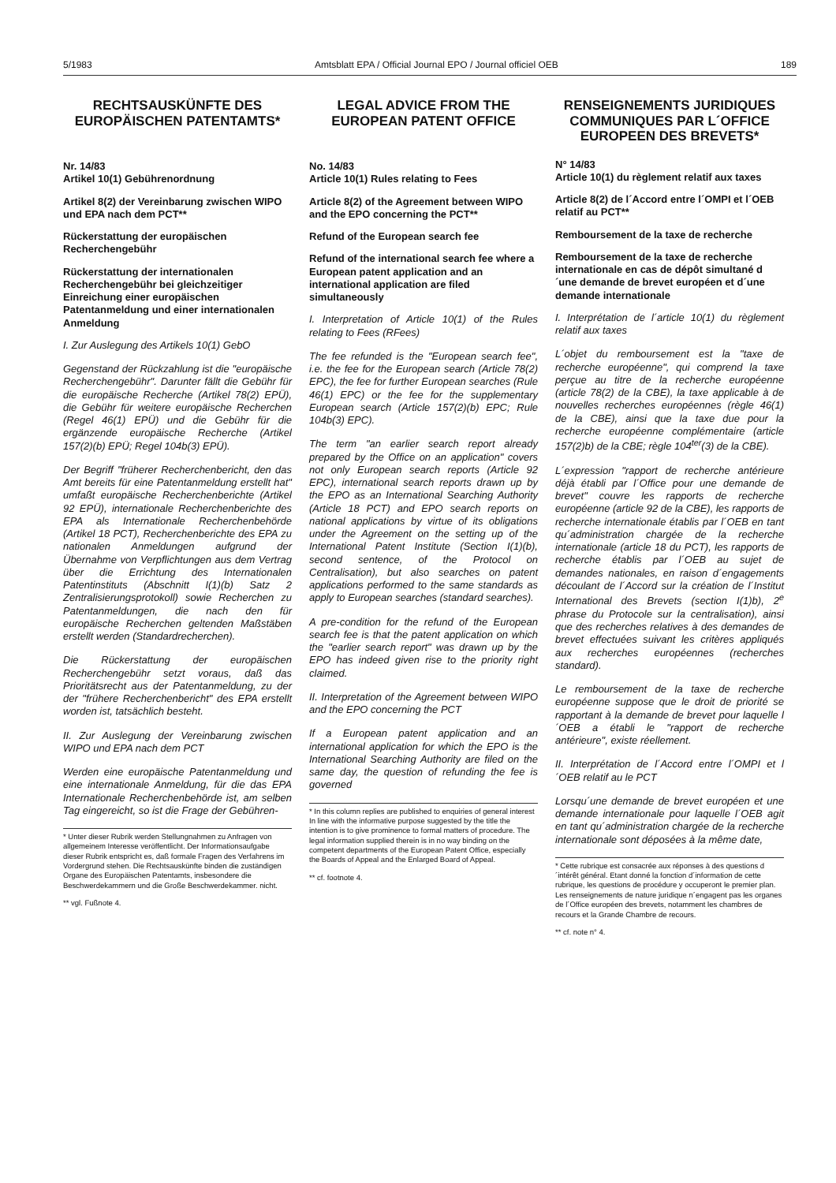5/1983 Amtsblatt EPA / Official Journal EPO / Journal officiel OEB 189
RECHTSAUSKÜNFTE DES EUROPÄISCHEN PATENTAMTS*
Nr. 14/83
Artikel 10(1) Gebührenordnung
Artikel 8(2) der Vereinbarung zwischen WIPO und EPA nach dem PCT**
Rückerstattung der europäischen Recherchengebühr
Rückerstattung der internationalen Recherchengebühr bei gleichzeitiger Einreichung einer europäischen Patentanmeldung und einer internationalen Anmeldung
I. Zur Auslegung des Artikels 10(1) GebO
Gegenstand der Rückzahlung ist die "europäische Recherchengebühr". Darunter fällt die Gebühr für die europäische Recherche (Artikel 78(2) EPÜ), die Gebühr für weitere europäische Recherchen (Regel 46(1) EPÜ) und die Gebühr für die ergänzende europäische Recherche (Artikel 157(2)(b) EPÜ; Regel 104b(3) EPÜ).
Der Begriff "früherer Recherchenbericht, den das Amt bereits für eine Patentanmeldung erstellt hat" umfaßt europäische Recherchenberichte (Artikel 92 EPÜ), internationale Recherchenberichte des EPA als Internationale Recherchenbehörde (Artikel 18 PCT), Recherchenberichte des EPA zu nationalen Anmeldungen aufgrund der Übernahme von Verpflichtungen aus dem Vertrag über die Errichtung des Internationalen Patentinstituts (Abschnitt I(1)(b) Satz 2 Zentralisierungsprotokoll) sowie Recherchen zu Patentanmeldungen, die nach den für europäische Recherchen geltenden Maßstäben erstellt werden (Standardrecherchen).
Die Rückerstattung der europäischen Recherchengebühr setzt voraus, daß das Prioritätsrecht aus der Patentanmeldung, zu der der "frühere Recherchenbericht" des EPA erstellt worden ist, tatsächlich besteht.
II. Zur Auslegung der Vereinbarung zwischen WIPO und EPA nach dem PCT
Werden eine europäische Patentanmeldung und eine internationale Anmeldung, für die das EPA Internationale Recherchenbehörde ist, am selben Tag eingereicht, so ist die Frage der Gebühren-
* Unter dieser Rubrik werden Stellungnahmen zu Anfragen von allgemeinem Interesse veröffentlicht. Der Informationsaufgabe dieser Rubrik entspricht es, daß formale Fragen des Verfahrens im Vordergrund stehen. Die Rechtsauskünfte binden die zuständigen Organe des Europäischen Patentamts, insbesondere die Beschwerdekammern und die Große Beschwerdekammer. nicht.
** vgl. Fußnote 4.
LEGAL ADVICE FROM THE EUROPEAN PATENT OFFICE
No. 14/83
Article 10(1) Rules relating to Fees
Article 8(2) of the Agreement between WIPO and the EPO concerning the PCT**
Refund of the European search fee
Refund of the international search fee where a European patent application and an international application are filed simultaneously
I. Interpretation of Article 10(1) of the Rules relating to Fees (RFees)
The fee refunded is the "European search fee", i.e. the fee for the European search (Article 78(2) EPC), the fee for further European searches (Rule 46(1) EPC) or the fee for the supplementary European search (Article 157(2)(b) EPC; Rule 104b(3) EPC).
The term "an earlier search report already prepared by the Office on an application" covers not only European search reports (Article 92 EPC), international search reports drawn up by the EPO as an International Searching Authority (Article 18 PCT) and EPO search reports on national applications by virtue of its obligations under the Agreement on the setting up of the International Patent Institute (Section I(1)(b), second sentence, of the Protocol on Centralisation), but also searches on patent applications performed to the same standards as apply to European searches (standard searches).
A pre-condition for the refund of the European search fee is that the patent application on which the "earlier search report" was drawn up by the EPO has indeed given rise to the priority right claimed.
II. Interpretation of the Agreement between WIPO and the EPO concerning the PCT
If a European patent application and an international application for which the EPO is the International Searching Authority are filed on the same day, the question of refunding the fee is governed
* In this column replies are published to enquiries of general interest In line with the informative purpose suggested by the title the intention is to give prominence to formal matters of procedure. The legal information supplied therein is in no way binding on the competent departments of the European Patent Office, especially the Boards of Appeal and the Enlarged Board of Appeal.
** cf. footnote 4.
RENSEIGNEMENTS JURIDIQUES COMMUNIQUES PAR L´OFFICE EUROPEEN DES BREVETS*
N° 14/83
Article 10(1) du règlement relatif aux taxes
Article 8(2) de l´Accord entre l´OMPI et l´OEB relatif au PCT**
Remboursement de la taxe de recherche
Remboursement de la taxe de recherche internationale en cas de dépôt simultané d´une demande de brevet européen et d´une demande internationale
I. Interprétation de l´article 10(1) du règlement relatif aux taxes
L´objet du remboursement est la "taxe de recherche européenne", qui comprend la taxe perçue au titre de la recherche européenne (article 78(2) de la CBE), la taxe applicable à de nouvelles recherches européennes (règle 46(1) de la CBE), ainsi que la taxe due pour la recherche européenne complémentaire (article 157(2)b) de la CBE; règle 104<sup>ter</sup>(3) de la CBE).
L´expression "rapport de recherche antérieure déjà établi par l´Office pour une demande de brevet" couvre les rapports de recherche européenne (article 92 de la CBE), les rapports de recherche internationale établis par l´OEB en tant qu´administration chargée de la recherche internationale (article 18 du PCT), les rapports de recherche établis par l´OEB au sujet de demandes nationales, en raison d´engagements découlant de l´Accord sur la création de l´Institut International des Brevets (section I(1)b), 2<sup>e</sup> phrase du Protocole sur la centralisation), ainsi que des recherches relatives à des demandes de brevet effectuées suivant les critères appliqués aux recherches européennes (recherches standard).
Le remboursement de la taxe de recherche européenne suppose que le droit de priorité se rapportant à la demande de brevet pour laquelle l´OEB a établi le "rapport de recherche antérieure", existe réellement.
II. Interprétation de l´Accord entre l´OMPI et l´OEB relatif au le PCT
Lorsqu´une demande de brevet européen et une demande internationale pour laquelle l´OEB agit en tant qu´administration chargée de la recherche internationale sont déposées à la même date,
* Cette rubrique est consacrée aux réponses à des questions d´intérêt général. Etant donné la fonction d´information de cette rubrique, les questions de procédure y occuperont le premier plan. Les renseignements de nature juridique n´engagent pas les organes de l´Office européen des brevets, notamment les chambres de recours et la Grande Chambre de recours.
** cf. note n° 4.